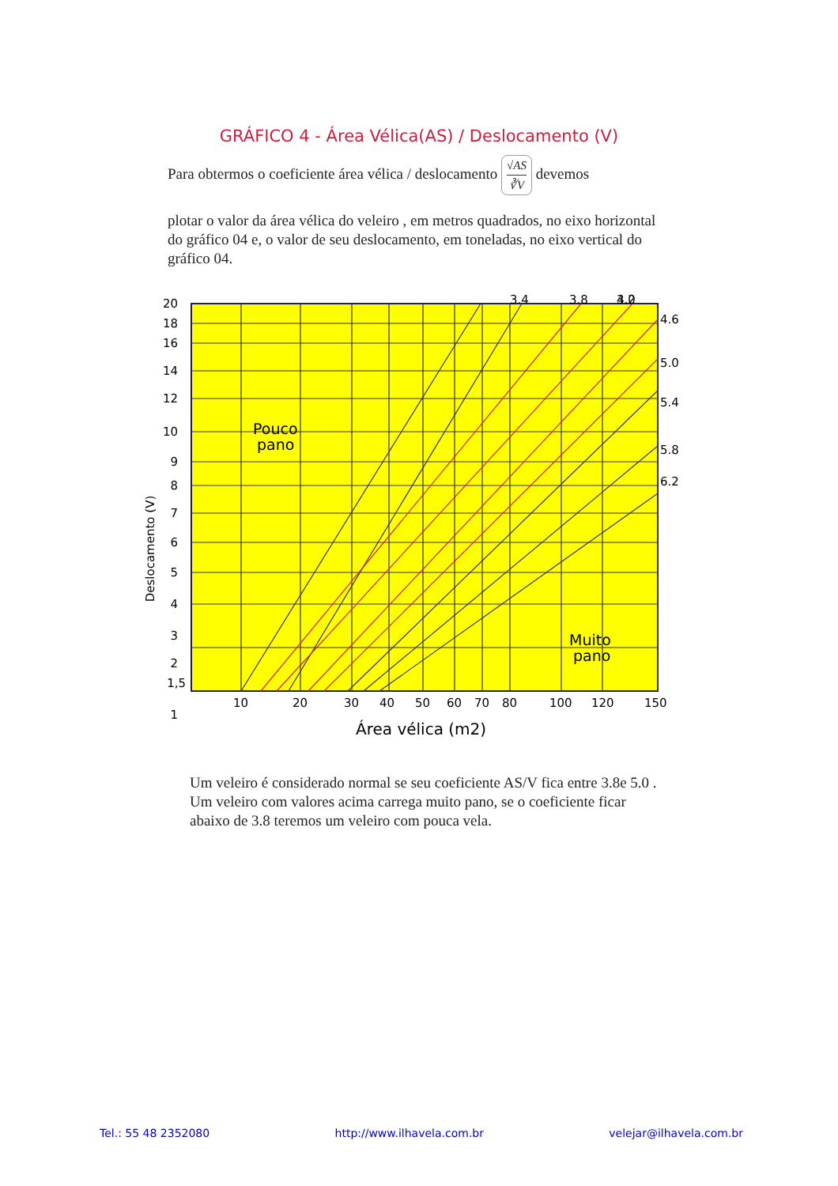GRÁFICO 4 - Área Vélica(AS) / Deslocamento (V)
Para obtermos o coeficiente área vélica / deslocamento √AS ∛V devemos
plotar o valor da área vélica do veleiro , em metros quadrados, no eixo horizontal do gráfico 04 e, o valor de seu deslocamento, em toneladas, no eixo vertical do gráfico 04.
20
18
16
14
12
10
9
8
7
6
5
4
3
2
1,5
1
3.0
3.4
3.8
4.2
4.6
5.0
5.4
5.8
6.2
10
20
30
40
50
60
70
80
100
120
150
Área vélica (m2)
Pouco
pano
Muito
pano
Deslocamento (V)
Um veleiro é considerado normal se seu coeficiente AS/V fica entre 3.8e 5.0 . Um veleiro com valores acima carrega muito pano, se o coeficiente ficar abaixo de 3.8 teremos um veleiro com pouca vela.
Tel.: 55 48 2352080 http://www.ilhavela.com.br velejar@ilhavela.com.br